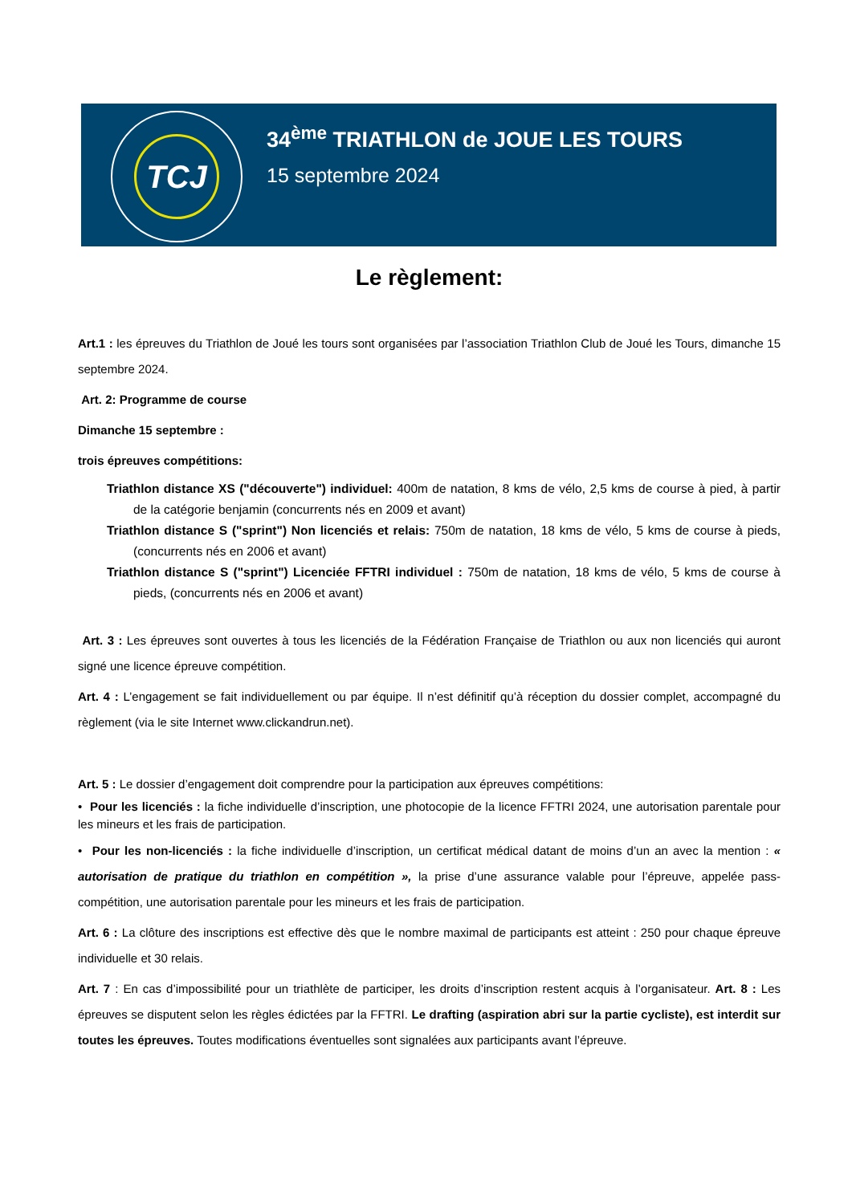TCJ
34<sup>ème</sup> TRIATHLON de JOUE LES TOURS
15 septembre 2024
Le règlement:
Art.1 : les épreuves du Triathlon de Joué les tours sont organisées par l’association Triathlon Club de Joué les Tours, dimanche 15 septembre 2024.
Art. 2: Programme de course
Dimanche 15 septembre :
trois épreuves compétitions:
Triathlon distance XS ("découverte") individuel: 400m de natation, 8 kms de vélo, 2,5 kms de course à pied, à partir de la catégorie benjamin (concurrents nés en 2009 et avant)
Triathlon distance S ("sprint") Non licenciés et relais: 750m de natation, 18 kms de vélo, 5 kms de course à pieds, (concurrents nés en 2006 et avant)
Triathlon distance S ("sprint") Licenciée FFTRI individuel : 750m de natation, 18 kms de vélo, 5 kms de course à pieds, (concurrents nés en 2006 et avant)
Art. 3 : Les épreuves sont ouvertes à tous les licenciés de la Fédération Française de Triathlon ou aux non licenciés qui auront signé une licence épreuve compétition.
Art. 4 : L’engagement se fait individuellement ou par équipe. Il n’est définitif qu’à réception du dossier complet, accompagné du règlement (via le site Internet www.clickandrun.net).
Art. 5 : Le dossier d’engagement doit comprendre pour la participation aux épreuves compétitions:
• Pour les licenciés : la fiche individuelle d’inscription, une photocopie de la licence FFTRI 2024, une autorisation parentale pour les mineurs et les frais de participation.
• Pour les non-licenciés : la fiche individuelle d’inscription, un certificat médical datant de moins d’un an avec la mention : « autorisation de pratique du triathlon en compétition », la prise d’une assurance valable pour l’épreuve, appelée pass-compétition, une autorisation parentale pour les mineurs et les frais de participation.
Art. 6 : La clôture des inscriptions est effective dès que le nombre maximal de participants est atteint : 250 pour chaque épreuve individuelle et 30 relais.
Art. 7 : En cas d’impossibilité pour un triathlète de participer, les droits d’inscription restent acquis à l’organisateur. Art. 8 : Les épreuves se disputent selon les règles édictées par la FFTRI. Le drafting (aspiration abri sur la partie cycliste), est interdit sur toutes les épreuves. Toutes modifications éventuelles sont signalées aux participants avant l’épreuve.